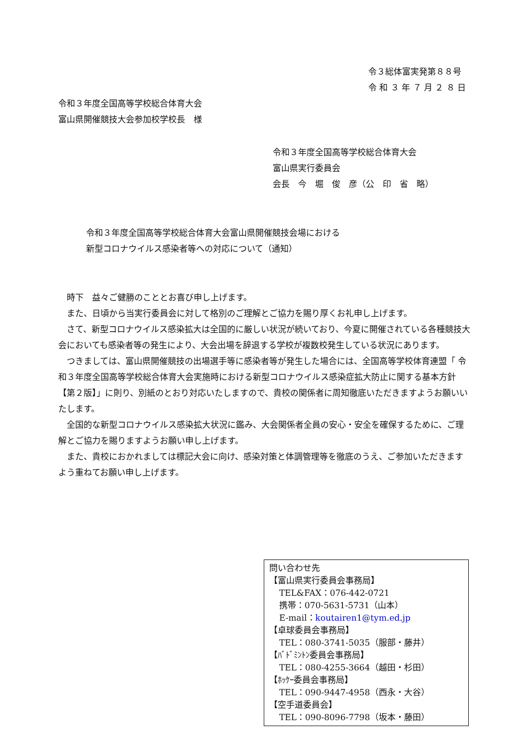令３総体富実発第８８号
令 和 ３ 年 ７ 月 ２ ８ 日
令和３年度全国高等学校総合体育大会
富山県開催競技大会参加校学校長　様
令和３年度全国高等学校総合体育大会
富山県実行委員会
会長　今　堀　俊　彦（公　印　省　略）
令和３年度全国高等学校総合体育大会富山県開催競技会場における
新型コロナウイルス感染者等への対応について（通知）
時下　益々ご健勝のこととお喜び申し上げます。
また、日頃から当実行委員会に対して格別のご理解とご協力を賜り厚くお礼申し上げます。
さて、新型コロナウイルス感染拡大は全国的に厳しい状況が続いており、今夏に開催されている各種競技大会においても感染者等の発生により、大会出場を辞退する学校が複数校発生している状況にあります。
つきましては、富山県開催競技の出場選手等に感染者等が発生した場合には、全国高等学校体育連盟「 令和３年度全国高等学校総合体育大会実施時における新型コロナウイルス感染症拡大防止に関する基本方針 【第２版】」に則り、別紙のとおり対応いたしますので、貴校の関係者に周知徹底いただきますようお願いいたします。
全国的な新型コロナウイルス感染拡大状況に鑑み、大会関係者全員の安心・安全を確保するために、ご理解とご協力を賜りますようお願い申し上げます。
また、貴校におかれましては標記大会に向け、感染対策と体調管理等を徹底のうえ、ご参加いただきますよう重ねてお願い申し上げます。
問い合わせ先
【富山県実行委員会事務局】
TEL&FAX：076-442-0721
携帯：070-5631-5731（山本）
E-mail：koutairen1@tym.ed.jp
【卓球委員会事務局】
TEL：080-3741-5035（服部・藤井）
【ﾊﾞﾄﾞﾐﾝﾄﾝ委員会事務局】
TEL：080-4255-3664（越田・杉田）
【ﾎｯｹｰ委員会事務局】
TEL：090-9447-4958（西永・大谷）
【空手道委員会】
TEL：090-8096-7798（坂本・藤田）